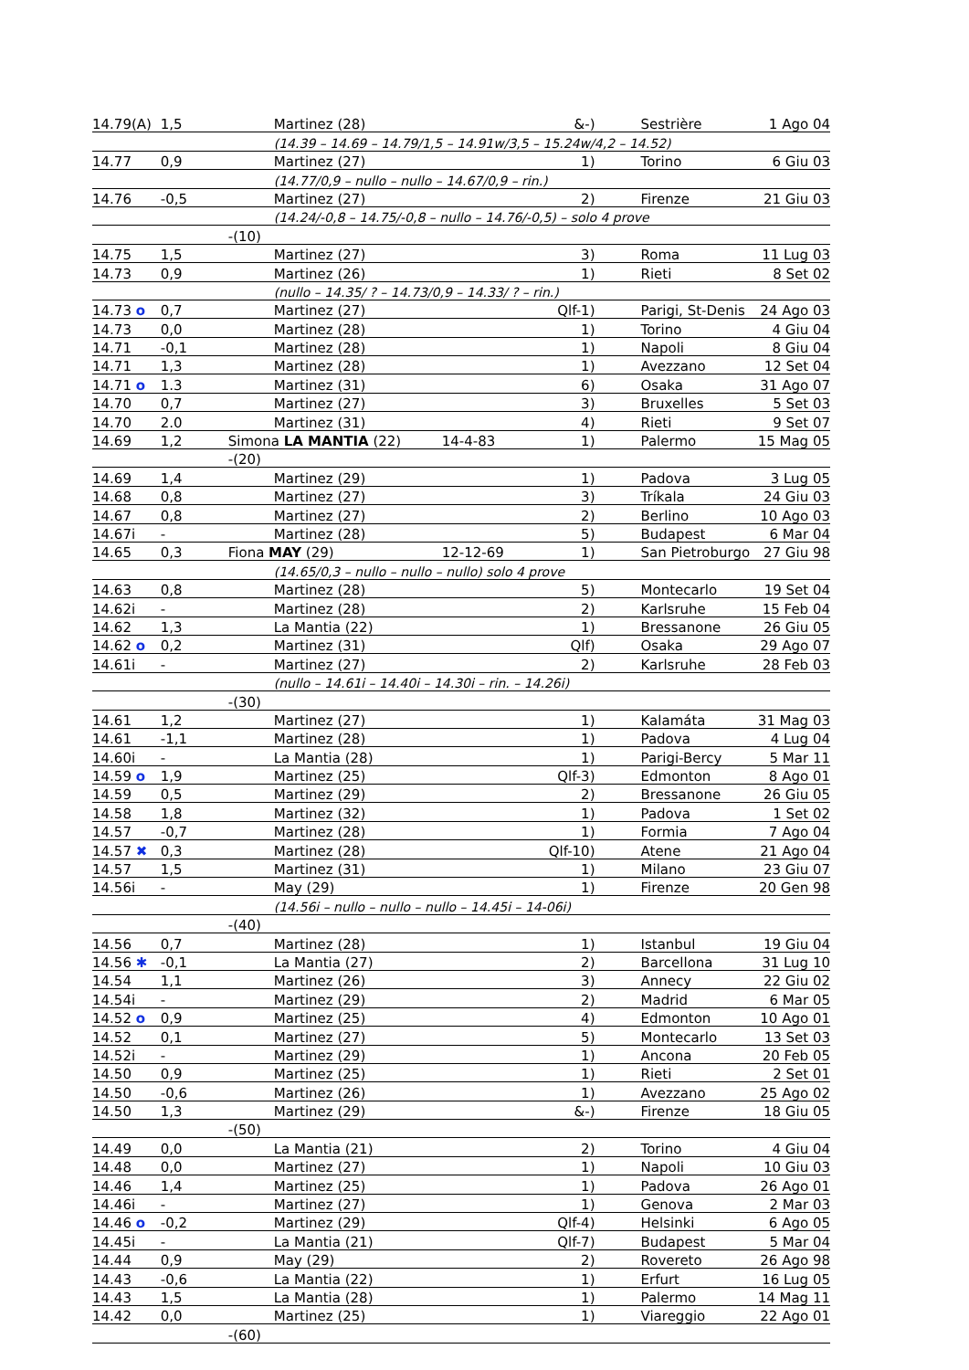| 14.79(A) | 1,5 | Martinez (28) | &-) | Sestrière | 1 Ago 04 |
| | | (14.39 – 14.69 – 14.79/1,5 – 14.91w/3,5 – 15.24w/4,2 – 14.52) | | | |
| 14.77 | 0,9 | Martinez (27) | 1) | Torino | 6 Giu 03 |
| | | (14.77/0,9 – nullo – nullo – 14.67/0,9 – rin.) | | | |
| 14.76 | -0,5 | Martinez (27) | 2) | Firenze | 21 Giu 03 |
| | | (14.24/-0,8 – 14.75/-0,8 – nullo – 14.76/-0,5) – solo 4 prove | | | |
| | | -(10) | | | |
| 14.75 | 1,5 | Martinez (27) | 3) | Roma | 11 Lug 03 |
| 14.73 | 0,9 | Martinez (26) | 1) | Rieti | 8 Set 02 |
| | | (nullo – 14.35/ ? – 14.73/0,9 – 14.33/ ? – rin.) | | | |
| 14.73 o | 0,7 | Martinez (27) | Qlf-1) | Parigi, St-Denis | 24 Ago 03 |
| 14.73 | 0,0 | Martinez (28) | 1) | Torino | 4 Giu 04 |
| 14.71 | -0,1 | Martinez (28) | 1) | Napoli | 8 Giu 04 |
| 14.71 | 1,3 | Martinez (28) | 1) | Avezzano | 12 Set 04 |
| 14.71 o | 1.3 | Martinez (31) | 6) | Osaka | 31 Ago 07 |
| 14.70 | 0,7 | Martinez (27) | 3) | Bruxelles | 5 Set 03 |
| 14.70 | 2.0 | Martinez (31) | 4) | Rieti | 9 Set 07 |
| 14.69 | 1,2 | Simona LA MANTIA (22) | 14-4-83 1) | Palermo | 15 Mag 05 |
| | | -(20) | | | |
| 14.69 | 1,4 | Martinez (29) | 1) | Padova | 3 Lug 05 |
| 14.68 | 0,8 | Martinez (27) | 3) | Tríkala | 24 Giu 03 |
| 14.67 | 0,8 | Martinez (27) | 2) | Berlino | 10 Ago 03 |
| 14.67i | - | Martinez (28) | 5) | Budapest | 6 Mar 04 |
| 14.65 | 0,3 | Fiona MAY (29) | 12-12-69 1) | San Pietroburgo | 27 Giu 98 |
| | | (14.65/0,3 – nullo – nullo – nullo) solo 4 prove | | | |
| 14.63 | 0,8 | Martinez (28) | 5) | Montecarlo | 19 Set 04 |
| 14.62i | - | Martinez (28) | 2) | Karlsruhe | 15 Feb 04 |
| 14.62 | 1,3 | La Mantia (22) | 1) | Bressanone | 26 Giu 05 |
| 14.62 o | 0,2 | Martinez (31) | Qlf) | Osaka | 29 Ago 07 |
| 14.61i | - | Martinez (27) | 2) | Karlsruhe | 28 Feb 03 |
| | | (nullo – 14.61i – 14.40i – 14.30i – rin. – 14.26i) | | | |
| | | -(30) | | | |
| 14.61 | 1,2 | Martinez (27) | 1) | Kalamáta | 31 Mag 03 |
| 14.61 | -1,1 | Martinez (28) | 1) | Padova | 4 Lug 04 |
| 14.60i | - | La Mantia (28) | 1) | Parigi-Bercy | 5 Mar 11 |
| 14.59 o | 1,9 | Martinez (25) | Qlf-3) | Edmonton | 8 Ago 01 |
| 14.59 | 0,5 | Martinez (29) | 2) | Bressanone | 26 Giu 05 |
| 14.58 | 1,8 | Martinez (32) | 1) | Padova | 1 Set 02 |
| 14.57 | -0,7 | Martinez (28) | 1) | Formia | 7 Ago 04 |
| 14.57 ✖ | 0,3 | Martinez (28) | Qlf-10) | Atene | 21 Ago 04 |
| 14.57 | 1,5 | Martinez (31) | 1) | Milano | 23 Giu 07 |
| 14.56i | - | May (29) | 1) | Firenze | 20 Gen 98 |
| | | (14.56i – nullo – nullo – nullo – 14.45i – 14-06i) | | | |
| | | -(40) | | | |
| 14.56 | 0,7 | Martinez (28) | 1) | Istanbul | 19 Giu 04 |
| 14.56 ✱ | -0,1 | La Mantia (27) | 2) | Barcellona | 31 Lug 10 |
| 14.54 | 1,1 | Martinez (26) | 3) | Annecy | 22 Giu 02 |
| 14.54i | - | Martinez (29) | 2) | Madrid | 6 Mar 05 |
| 14.52 o | 0,9 | Martinez (25) | 4) | Edmonton | 10 Ago 01 |
| 14.52 | 0,1 | Martinez (27) | 5) | Montecarlo | 13 Set 03 |
| 14.52i | - | Martinez (29) | 1) | Ancona | 20 Feb 05 |
| 14.50 | 0,9 | Martinez (25) | 1) | Rieti | 2 Set 01 |
| 14.50 | -0,6 | Martinez (26) | 1) | Avezzano | 25 Ago 02 |
| 14.50 | 1,3 | Martinez (29) | &-) | Firenze | 18 Giu 05 |
| | | -(50) | | | |
| 14.49 | 0,0 | La Mantia (21) | 2) | Torino | 4 Giu 04 |
| 14.48 | 0,0 | Martinez (27) | 1) | Napoli | 10 Giu 03 |
| 14.46 | 1,4 | Martinez (25) | 1) | Padova | 26 Ago 01 |
| 14.46i | - | Martinez (27) | 1) | Genova | 2 Mar 03 |
| 14.46 o | -0,2 | Martinez (29) | Qlf-4) | Helsinki | 6 Ago 05 |
| 14.45i | - | La Mantia (21) | Qlf-7) | Budapest | 5 Mar 04 |
| 14.44 | 0,9 | May (29) | 2) | Rovereto | 26 Ago 98 |
| 14.43 | -0,6 | La Mantia (22) | 1) | Erfurt | 16 Lug 05 |
| 14.43 | 1,5 | La Mantia (28) | 1) | Palermo | 14 Mag 11 |
| 14.42 | 0,0 | Martinez (25) | 1) | Viareggio | 22 Ago 01 |
| | | -(60) | | | |